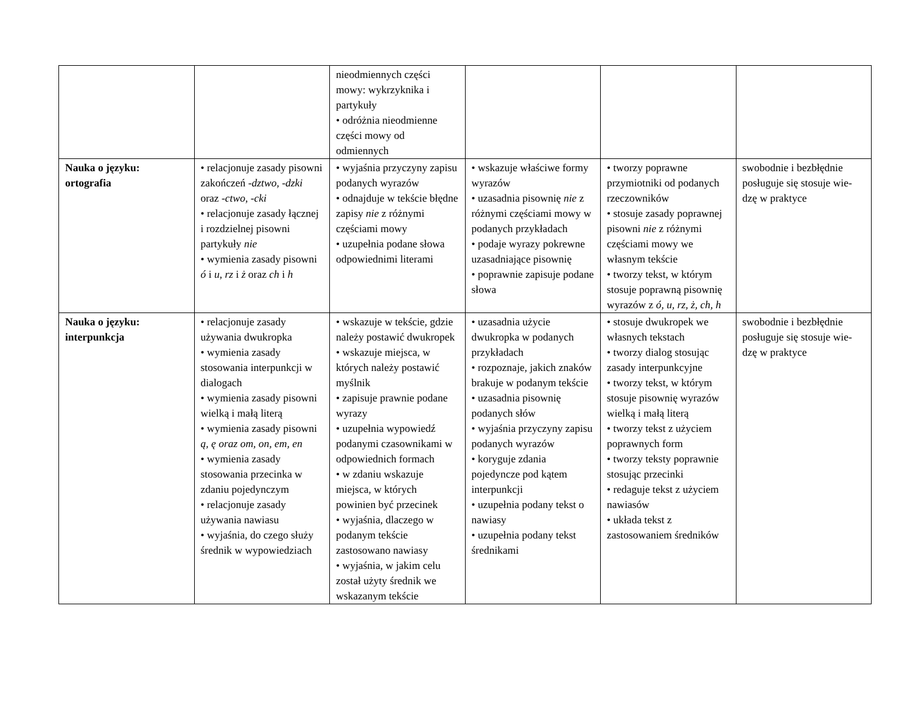| | | nieodmiennych części mowy: wykrzyknika i partykuły • odróżnia nieodmienne części mowy od odmiennych | | | |
| Nauka o języku: ortografia | • relacjonuje zasady pisowni zakończeń - dztwo , - dzki oraz - ctwo , - cki • relacjonuje zasady łącznej i rozdzielnej pisowni partykuły nie • wymienia zasady pisowni ó i u , rz i ż oraz ch i h | • wyjaśnia przyczyny zapisu podanych wyrazów • odnajduje w tekście błędne zapisy nie z różnymi częściami mowy • uzupełnia podane słowa odpowiednimi literami | • wskazuje właściwe formy wyrazów • uzasadnia pisownię nie z różnymi częściami mowy w podanych przykładach • podaje wyrazy pokrewne uzasadniające pisownię • poprawnie zapisuje podane słowa | • tworzy poprawne przymiotniki od podanych rzeczowników • stosuje zasady poprawnej pisowni nie z różnymi częściami mowy we własnym tekście • tworzy tekst, w którym stosuje poprawną pisownię wyrazów z ó, u, rz, ż, ch, h | swobodnie i bezbłędnie posługuje się stosuje wie-dzę w praktyce |
| Nauka o języku: interpunkcja | • relacjonuje zasady używania dwukropka • wymienia zasady stosowania interpunkcji w dialogach • wymienia zasady pisowni wielką i małą literą • wymienia zasady pisowni ą, ę oraz om, on, em, en • wymienia zasady stosowania przecinka w zdaniu pojedynczym • relacjonuje zasady używania nawiasu • wyjaśnia, do czego służy średnik w wypowiedziach | • wskazuje w tekście, gdzie należy postawić dwukropek • wskazuje miejsca, w których należy postawić myślnik • zapisuje prawnie podane wyrazy • uzupełnia wypowiedź podanymi czasownikami w odpowiednich formach • w zdaniu wskazuje miejsca, w których powinien być przecinek • wyjaśnia, dlaczego w podanym tekście zastosowano nawiasy • wyjaśnia, w jakim celu został użyty średnik we wskazanym tekście | • uzasadnia użycie dwukropka w podanych przykładach • rozpoznaje, jakich znaków brakuje w podanym tekście • uzasadnia pisownię podanych słów • wyjaśnia przyczyny zapisu podanych wyrazów • koryguje zdania pojedyncze pod kątem interpunkcji • uzupełnia podany tekst o nawiasy • uzupełnia podany tekst średnikami | • stosuje dwukropek we własnych tekstach • tworzy dialog stosując zasady interpunkcyjne • tworzy tekst, w którym stosuje pisownię wyrazów wielką i małą literą • tworzy tekst z użyciem poprawnych form • tworzy teksty poprawnie stosując przecinki • redaguje tekst z użyciem nawiasów • układa tekst z zastosowaniem średników | swobodnie i bezbłędnie posługuje się stosuje wie-dzę w praktyce |